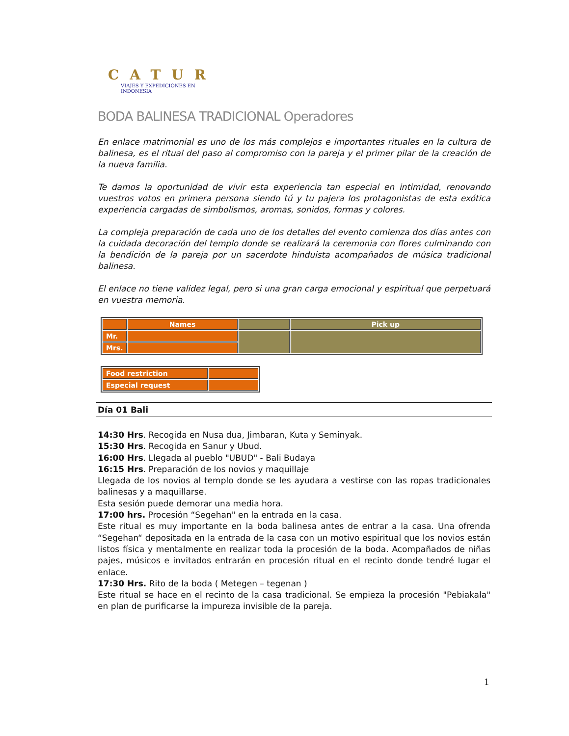CATUR
VIAJES Y EXPEDICIONES EN INDONESIA
BODA BALINESA TRADICIONAL Operadores
En enlace matrimonial es uno de los más complejos e importantes rituales en la cultura de balinesa, es el ritual del paso al compromiso con la pareja y el primer pilar de la creación de la nueva familia.
Te damos la oportunidad de vivir esta experiencia tan especial en intimidad, renovando vuestros votos en primera persona siendo tú y tu pajera los protagonistas de esta exótica experiencia cargadas de simbolismos, aromas, sonidos, formas y colores.
La compleja preparación de cada uno de los detalles del evento comienza dos días antes con la cuidada decoración del templo donde se realizará la ceremonia con flores culminando con la bendición de la pareja por un sacerdote hinduista acompañados de música tradicional balinesa.
El enlace no tiene validez legal, pero si una gran carga emocional y espiritual que perpetuará en vuestra memoria.
| | Names | | Pick up |
| Mr. | | | |
| Mrs. | | | |
| Food restriction | |
| Especial request | |
Día 01 Bali
14:30 Hrs. Recogida en Nusa dua, Jimbaran, Kuta y Seminyak.
15:30 Hrs. Recogida en Sanur y Ubud.
16:00 Hrs. Llegada al pueblo "UBUD" - Bali Budaya
16:15 Hrs. Preparación de los novios y maquillaje
Llegada de los novios al templo donde se les ayudara a vestirse con las ropas tradicionales balinesas y a maquillarse.
Esta sesión puede demorar una media hora.
17:00 hrs. Procesión “Segehan" en la entrada en la casa.
Este ritual es muy importante en la boda balinesa antes de entrar a la casa. Una ofrenda “Segehan“ depositada en la entrada de la casa con un motivo espiritual que los novios están listos física y mentalmente en realizar toda la procesión de la boda. Acompañados de niñas pajes, músicos e invitados entrarán en procesión ritual en el recinto donde tendré lugar el enlace.
17:30 Hrs. Rito de la boda ( Metegen – tegenan )
Este ritual se hace en el recinto de la casa tradicional. Se empieza la procesión "Pebiakala" en plan de purificarse la impureza invisible de la pareja.
1